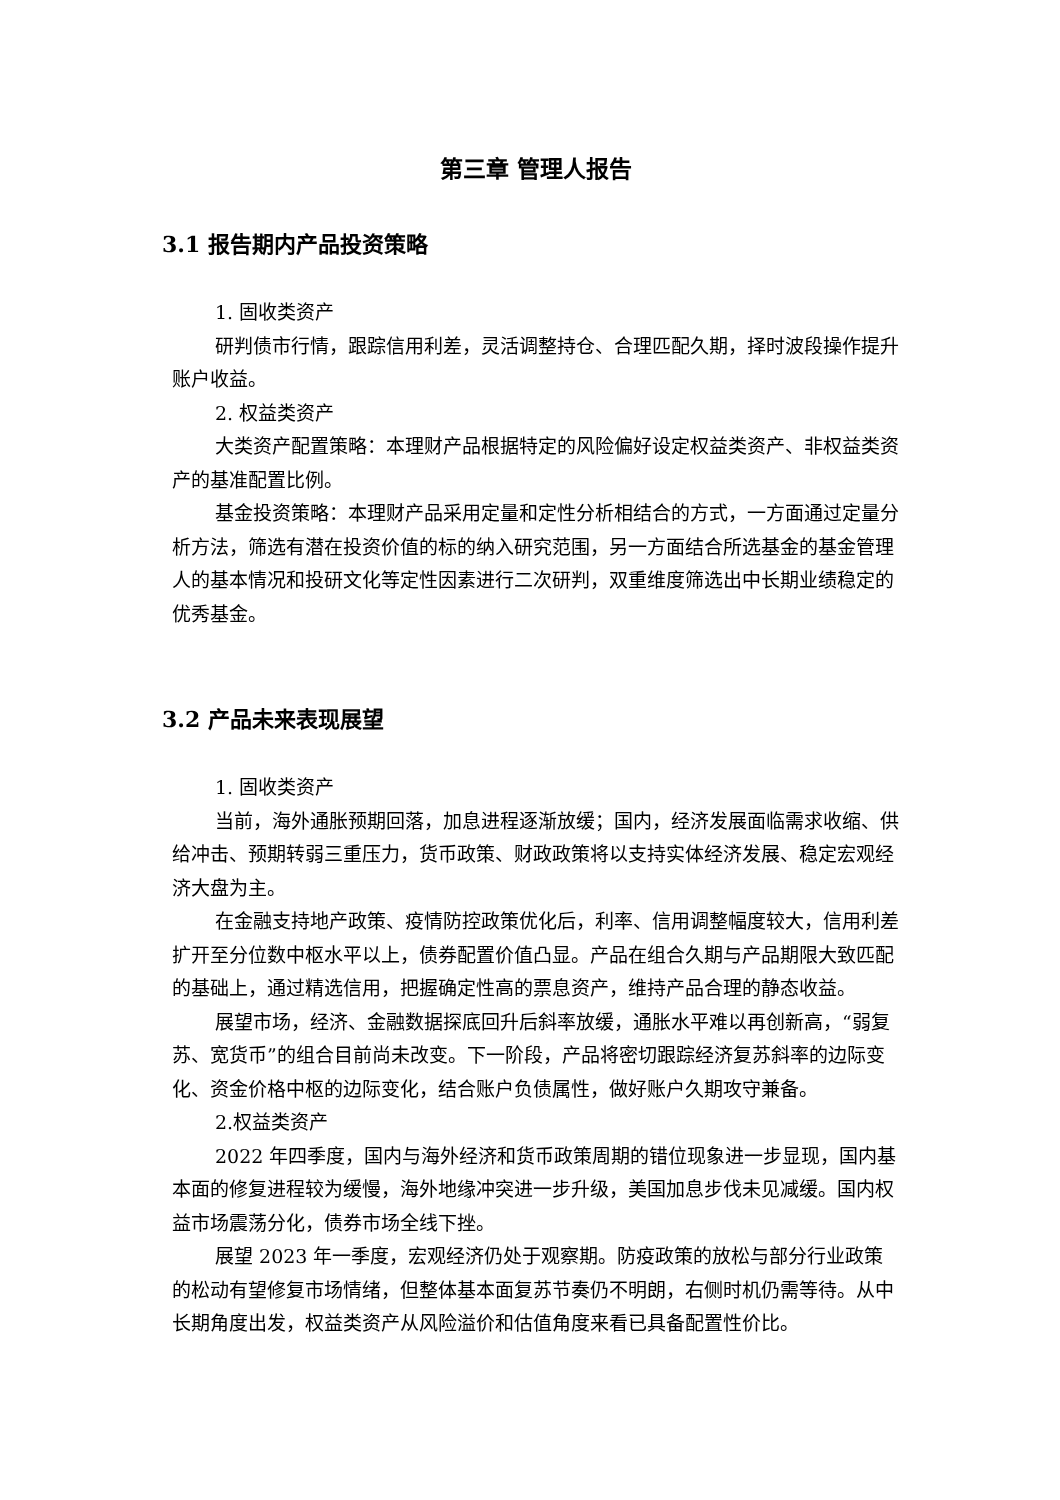第三章 管理人报告
3.1 报告期内产品投资策略
1. 固收类资产
研判债市行情，跟踪信用利差，灵活调整持仓、合理匹配久期，择时波段操作提升账户收益。
2. 权益类资产
大类资产配置策略：本理财产品根据特定的风险偏好设定权益类资产、非权益类资产的基准配置比例。
基金投资策略：本理财产品采用定量和定性分析相结合的方式，一方面通过定量分析方法，筛选有潜在投资价值的标的纳入研究范围，另一方面结合所选基金的基金管理人的基本情况和投研文化等定性因素进行二次研判，双重维度筛选出中长期业绩稳定的优秀基金。
3.2 产品未来表现展望
1. 固收类资产
当前，海外通胀预期回落，加息进程逐渐放缓；国内，经济发展面临需求收缩、供给冲击、预期转弱三重压力，货币政策、财政政策将以支持实体经济发展、稳定宏观经济大盘为主。
在金融支持地产政策、疫情防控政策优化后，利率、信用调整幅度较大，信用利差扩开至分位数中枢水平以上，债券配置价值凸显。产品在组合久期与产品期限大致匹配的基础上，通过精选信用，把握确定性高的票息资产，维持产品合理的静态收益。
展望市场，经济、金融数据探底回升后斜率放缓，通胀水平难以再创新高，“弱复苏、宽货币”的组合目前尚未改变。下一阶段，产品将密切跟踪经济复苏斜率的边际变化、资金价格中枢的边际变化，结合账户负债属性，做好账户久期攻守兼备。
2.权益类资产
2022 年四季度，国内与海外经济和货币政策周期的错位现象进一步显现，国内基本面的修复进程较为缓慢，海外地缘冲突进一步升级，美国加息步伐未见减缓。国内权益市场震荡分化，债券市场全线下挫。
展望 2023 年一季度，宏观经济仍处于观察期。防疫政策的放松与部分行业政策的松动有望修复市场情绪，但整体基本面复苏节奏仍不明朗，右侧时机仍需等待。从中长期角度出发，权益类资产从风险溢价和估值角度来看已具备配置性价比。